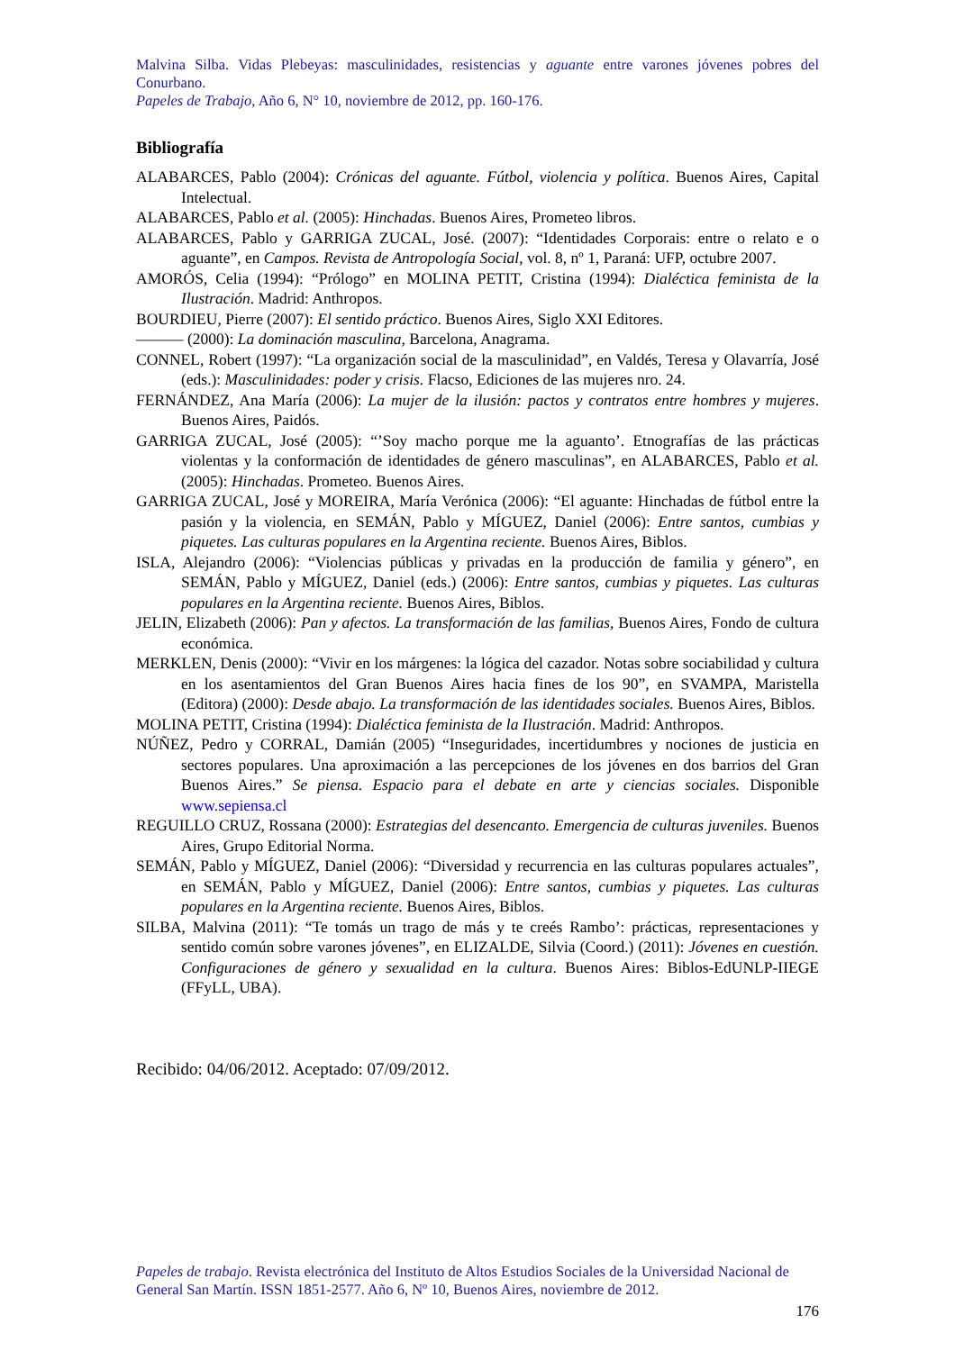Malvina Silba. Vidas Plebeyas: masculinidades, resistencias y aguante entre varones jóvenes pobres del Conurbano.
Papeles de Trabajo, Año 6, N° 10, noviembre de 2012, pp. 160-176.
Bibliografía
ALABARCES, Pablo (2004): Crónicas del aguante. Fútbol, violencia y política. Buenos Aires, Capital Intelectual.
ALABARCES, Pablo et al. (2005): Hinchadas. Buenos Aires, Prometeo libros.
ALABARCES, Pablo y GARRIGA ZUCAL, José. (2007): “Identidades Corporais: entre o relato e o aguante”, en Campos. Revista de Antropología Social, vol. 8, nº 1, Paraná: UFP, octubre 2007.
AMORÓS, Celia (1994): “Prólogo” en MOLINA PETIT, Cristina (1994): Dialéctica feminista de la Ilustración. Madrid: Anthropos.
BOURDIEU, Pierre (2007): El sentido práctico. Buenos Aires, Siglo XXI Editores.
——— (2000): La dominación masculina, Barcelona, Anagrama.
CONNEL, Robert (1997): “La organización social de la masculinidad”, en Valdés, Teresa y Olavarría, José (eds.): Masculinidades: poder y crisis. Flacso, Ediciones de las mujeres nro. 24.
FERNÁNDEZ, Ana María (2006): La mujer de la ilusión: pactos y contratos entre hombres y mujeres. Buenos Aires, Paidós.
GARRIGA ZUCAL, José (2005): “’Soy macho porque me la aguanto’. Etnografías de las prácticas violentas y la conformación de identidades de género masculinas”, en ALABARCES, Pablo et al. (2005): Hinchadas. Prometeo. Buenos Aires.
GARRIGA ZUCAL, José y MOREIRA, María Verónica (2006): “El aguante: Hinchadas de fútbol entre la pasión y la violencia, en SEMÁN, Pablo y MÍGUEZ, Daniel (2006): Entre santos, cumbias y piquetes. Las culturas populares en la Argentina reciente. Buenos Aires, Biblos.
ISLA, Alejandro (2006): “Violencias públicas y privadas en la producción de familia y género”, en SEMÁN, Pablo y MÍGUEZ, Daniel (eds.) (2006): Entre santos, cumbias y piquetes. Las culturas populares en la Argentina reciente. Buenos Aires, Biblos.
JELIN, Elizabeth (2006): Pan y afectos. La transformación de las familias, Buenos Aires, Fondo de cultura económica.
MERKLEN, Denis (2000): “Vivir en los márgenes: la lógica del cazador. Notas sobre sociabilidad y cultura en los asentamientos del Gran Buenos Aires hacia fines de los 90”, en SVAMPA, Maristella (Editora) (2000): Desde abajo. La transformación de las identidades sociales. Buenos Aires, Biblos.
MOLINA PETIT, Cristina (1994): Dialéctica feminista de la Ilustración. Madrid: Anthropos.
NÚÑEZ, Pedro y CORRAL, Damián (2005) “Inseguridades, incertidumbres y nociones de justicia en sectores populares. Una aproximación a las percepciones de los jóvenes en dos barrios del Gran Buenos Aires.” Se piensa. Espacio para el debate en arte y ciencias sociales. Disponible www.sepiensa.cl
REGUILLO CRUZ, Rossana (2000): Estrategias del desencanto. Emergencia de culturas juveniles. Buenos Aires, Grupo Editorial Norma.
SEMÁN, Pablo y MÍGUEZ, Daniel (2006): “Diversidad y recurrencia en las culturas populares actuales”, en SEMÁN, Pablo y MÍGUEZ, Daniel (2006): Entre santos, cumbias y piquetes. Las culturas populares en la Argentina reciente. Buenos Aires, Biblos.
SILBA, Malvina (2011): “Te tomás un trago de más y te creés Rambo’: prácticas, representaciones y sentido común sobre varones jóvenes”, en ELIZALDE, Silvia (Coord.) (2011): Jóvenes en cuestión. Configuraciones de género y sexualidad en la cultura. Buenos Aires: Biblos-EdUNLP-IIEGE (FFyLL, UBA).
Recibido: 04/06/2012. Aceptado: 07/09/2012.
Papeles de trabajo. Revista electrónica del Instituto de Altos Estudios Sociales de la Universidad Nacional de General San Martín. ISSN 1851-2577. Año 6, Nº 10, Buenos Aires, noviembre de 2012.
176